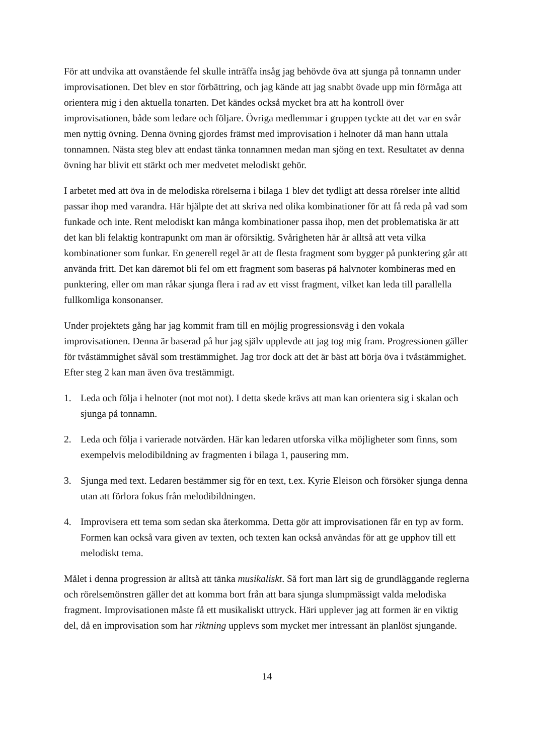För att undvika att ovanstående fel skulle inträffa insåg jag behövde öva att sjunga på tonnamn under improvisationen. Det blev en stor förbättring, och jag kände att jag snabbt övade upp min förmåga att orientera mig i den aktuella tonarten. Det kändes också mycket bra att ha kontroll över improvisationen, både som ledare och följare. Övriga medlemmar i gruppen tyckte att det var en svår men nyttig övning. Denna övning gjordes främst med improvisation i helnoter då man hann uttala tonnamnen. Nästa steg blev att endast tänka tonnamnen medan man sjöng en text. Resultatet av denna övning har blivit ett stärkt och mer medvetet melodiskt gehör.
I arbetet med att öva in de melodiska rörelserna i bilaga 1 blev det tydligt att dessa rörelser inte alltid passar ihop med varandra. Här hjälpte det att skriva ned olika kombinationer för att få reda på vad som funkade och inte. Rent melodiskt kan många kombinationer passa ihop, men det problematiska är att det kan bli felaktig kontrapunkt om man är oförsiktig. Svårigheten här är alltså att veta vilka kombinationer som funkar. En generell regel är att de flesta fragment som bygger på punktering går att använda fritt. Det kan däremot bli fel om ett fragment som baseras på halvnoter kombineras med en punktering, eller om man råkar sjunga flera i rad av ett visst fragment, vilket kan leda till parallella fullkomliga konsonanser.
Under projektets gång har jag kommit fram till en möjlig progressionsväg i den vokala improvisationen. Denna är baserad på hur jag själv upplevde att jag tog mig fram. Progressionen gäller för tvåstämmighet såväl som trestämmighet. Jag tror dock att det är bäst att börja öva i tvåstämmighet. Efter steg 2 kan man även öva trestämmigt.
1. Leda och följa i helnoter (not mot not). I detta skede krävs att man kan orientera sig i skalan och sjunga på tonnamn.
2. Leda och följa i varierade notvärden. Här kan ledaren utforska vilka möjligheter som finns, som exempelvis melodibildning av fragmenten i bilaga 1, pausering mm.
3. Sjunga med text. Ledaren bestämmer sig för en text, t.ex. Kyrie Eleison och försöker sjunga denna utan att förlora fokus från melodibildningen.
4. Improvisera ett tema som sedan ska återkomma. Detta gör att improvisationen får en typ av form. Formen kan också vara given av texten, och texten kan också användas för att ge upphov till ett melodiskt tema.
Målet i denna progression är alltså att tänka musikaliskt. Så fort man lärt sig de grundläggande reglerna och rörelsemönstren gäller det att komma bort från att bara sjunga slumpmässigt valda melodiska fragment. Improvisationen måste få ett musikaliskt uttryck. Häri upplever jag att formen är en viktig del, då en improvisation som har riktning upplevs som mycket mer intressant än planlöst sjungande.
14